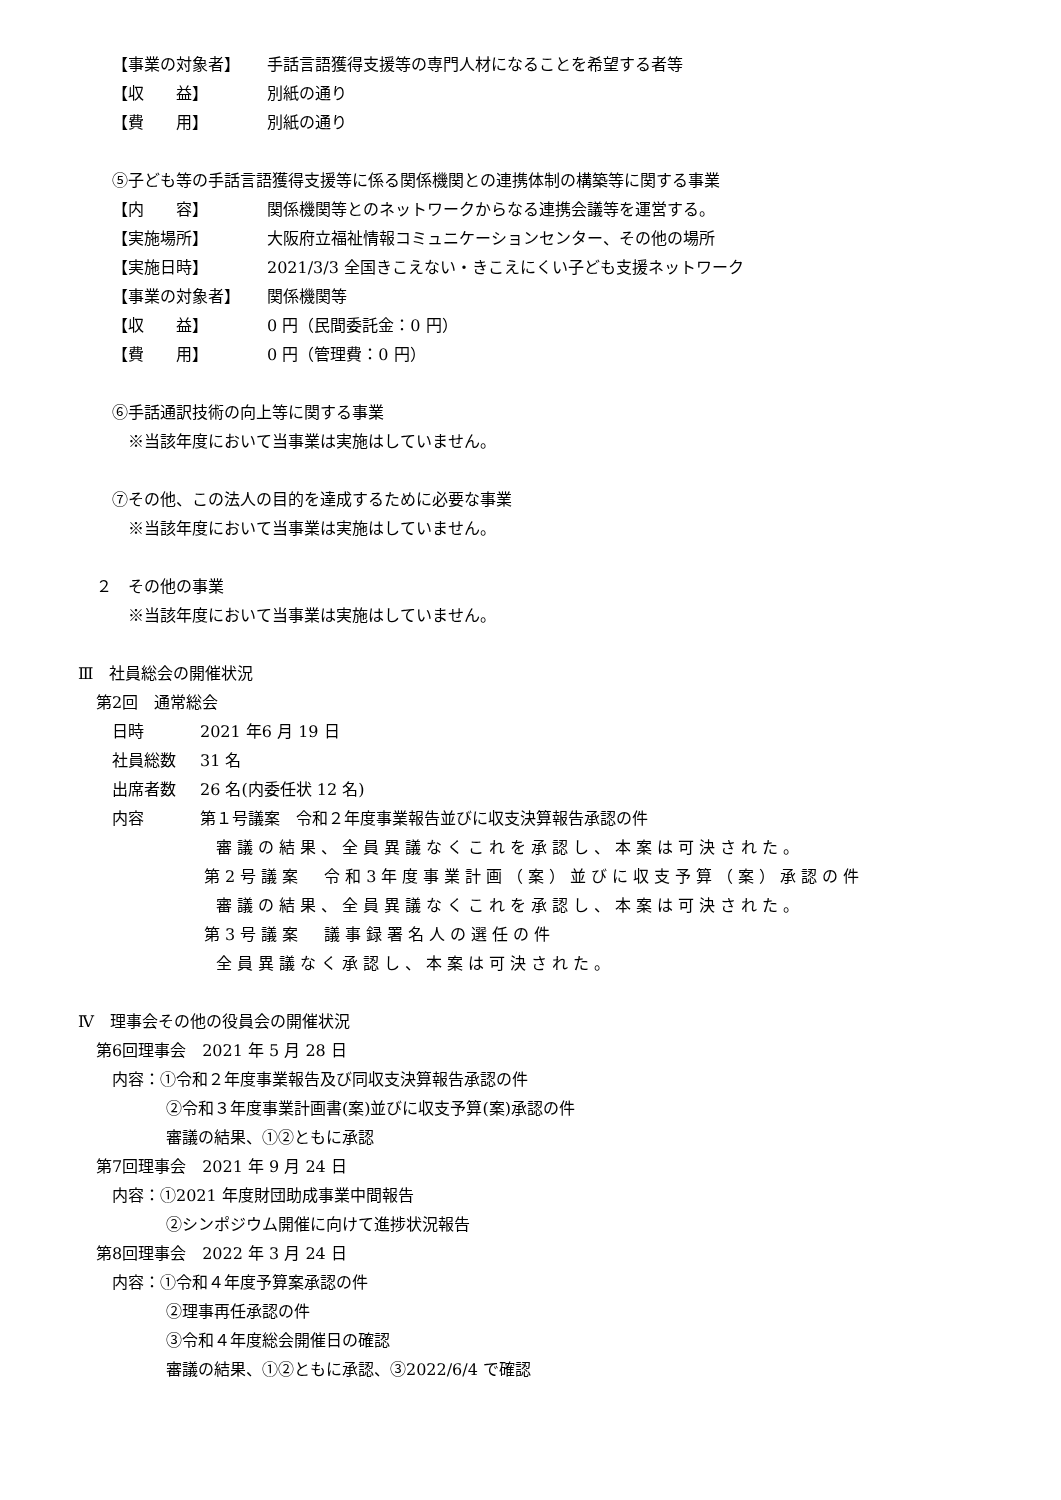【事業の対象者】 手話言語獲得支援等の専門人材になることを希望する者等
【収　　益】 別紙の通り
【費　　用】 別紙の通り
⑤子ども等の手話言語獲得支援等に係る関係機関との連携体制の構築等に関する事業
【内　　容】 関係機関等とのネットワークからなる連携会議等を運営する。
【実施場所】 大阪府立福祉情報コミュニケーションセンター、その他の場所
【実施日時】 2021/3/3 全国きこえない・きこえにくい子ども支援ネットワーク
【事業の対象者】 関係機関等
【収　　益】 0 円（民間委託金：0 円）
【費　　用】 0 円（管理費：0 円）
⑥手話通訳技術の向上等に関する事業
※当該年度において当事業は実施はしていません。
⑦その他、この法人の目的を達成するために必要な事業
※当該年度において当事業は実施はしていません。
２　その他の事業
※当該年度において当事業は実施はしていません。
Ⅲ　社員総会の開催状況
第2回　通常総会
日時 2021 年6 月 19 日
社員総数 31 名
出席者数 26 名(内委任状 12 名)
内容 第１号議案　令和２年度事業報告並びに収支決算報告承認の件
審議の結果、全員異議なくこれを承認し、本案は可決された。
第2号議案　令和3年度事業計画（案）並びに収支予算（案）承認の件
審議の結果、全員異議なくこれを承認し、本案は可決された。
第3号議案　議事録署名人の選任の件
全員異議なく承認し、本案は可決された。
Ⅳ　理事会その他の役員会の開催状況
第6回理事会　2021 年 5 月 28 日
内容：①令和２年度事業報告及び同収支決算報告承認の件
②令和３年度事業計画書(案)並びに収支予算(案)承認の件
審議の結果、①②ともに承認
第7回理事会　2021 年 9 月 24 日
内容：①2021 年度財団助成事業中間報告
②シンポジウム開催に向けて進捗状況報告
第8回理事会　2022 年 3 月 24 日
内容：①令和４年度予算案承認の件
②理事再任承認の件
③令和４年度総会開催日の確認
審議の結果、①②ともに承認、③2022/6/4 で確認